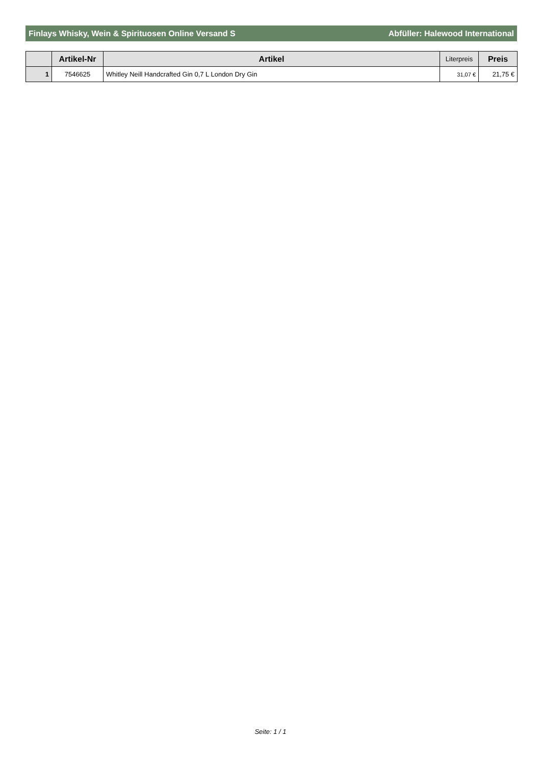Finlays Whisky, Wein & Spirituosen Online Versand S Abfüller: Halewood International
| | Artikel-Nr | Artikel | Literpreis | Preis |
| --- | --- | --- | --- | --- |
| 1 | 7546625 | Whitley Neill Handcrafted Gin 0,7 L London Dry Gin | 31,07 € | 21,75 € |
Seite: 1 / 1